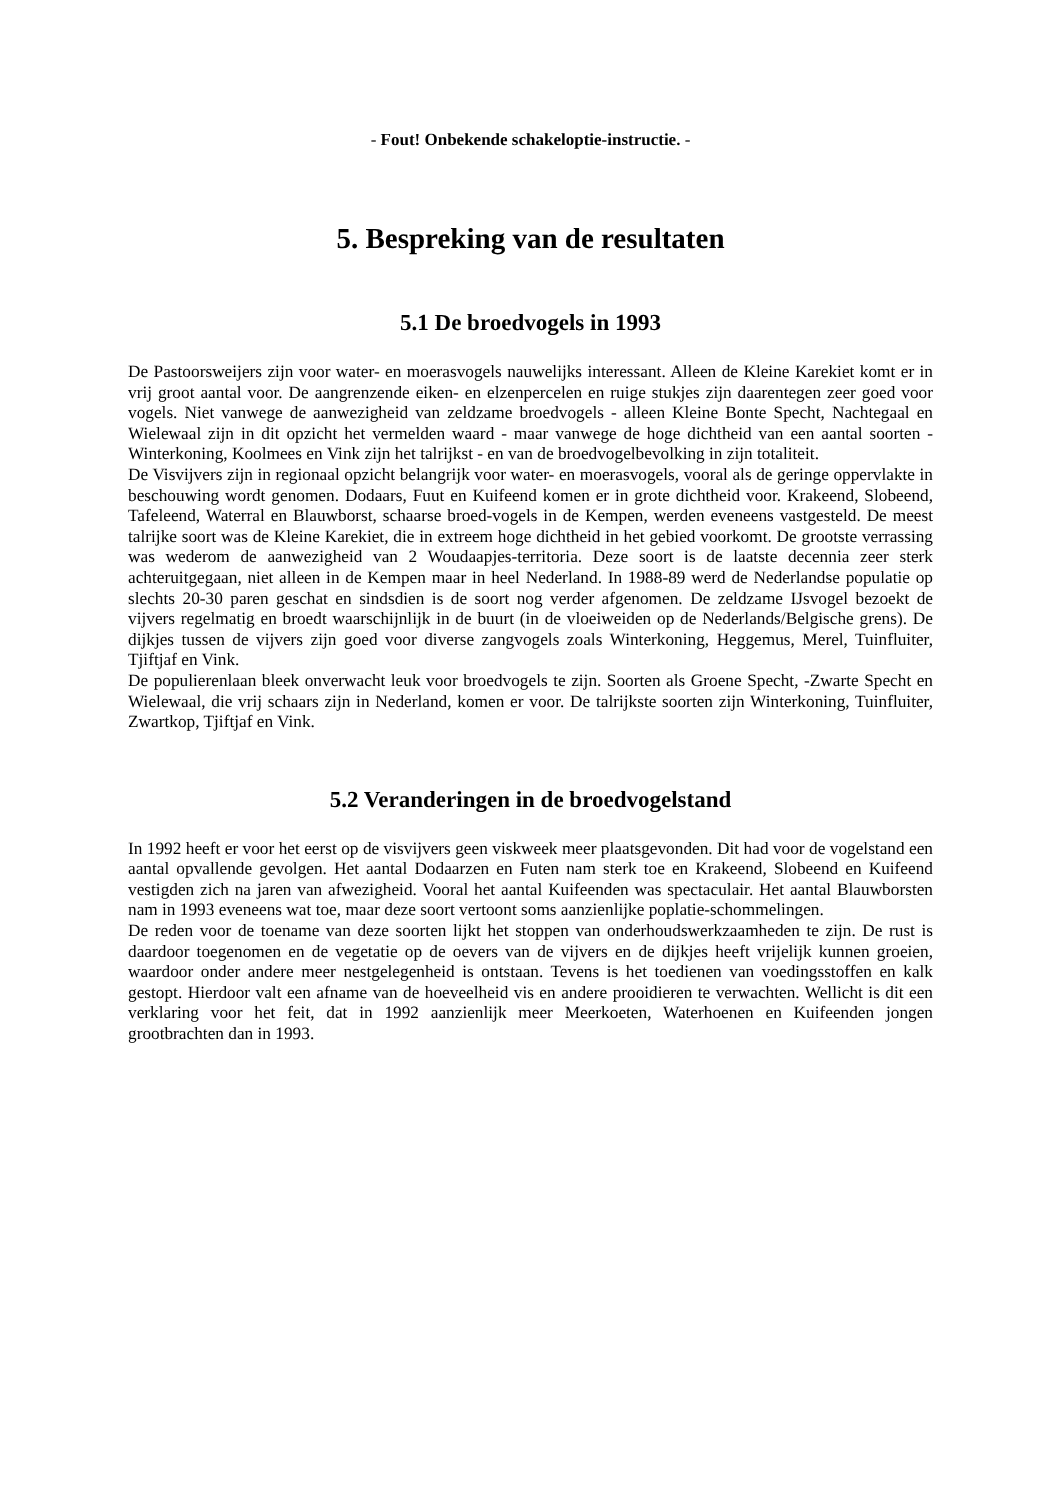- Fout! Onbekende schakeloptie-instructie. -
5. Bespreking van de resultaten
5.1 De broedvogels in 1993
De Pastoorsweijers zijn voor water- en moerasvogels nauwelijks interessant. Alleen de Kleine Karekiet komt er in vrij groot aantal voor. De aangrenzende eiken- en elzenpercelen en ruige stukjes zijn daarentegen zeer goed voor vogels. Niet vanwege de aanwezigheid van zeldzame broedvogels - alleen Kleine Bonte Specht, Nachtegaal en Wielewaal zijn in dit opzicht het vermelden waard - maar vanwege de hoge dichtheid van een aantal soorten - Winterkoning, Koolmees en Vink zijn het talrijkst - en van de broedvogelbevolking in zijn totaliteit.
De Visvijvers zijn in regionaal opzicht belangrijk voor water- en moerasvogels, vooral als de geringe oppervlakte in beschouwing wordt genomen. Dodaars, Fuut en Kuifeend komen er in grote dichtheid voor. Krakeend, Slobeend, Tafeleend, Waterral en Blauwborst, schaarse broed-vogels in de Kempen, werden eveneens vastgesteld. De meest talrijke soort was de Kleine Karekiet, die in extreem hoge dichtheid in het gebied voorkomt. De grootste verrassing was wederom de aanwezigheid van 2 Woudaapjes-territoria. Deze soort is de laatste decennia zeer sterk achteruitgegaan, niet alleen in de Kempen maar in heel Nederland. In 1988-89 werd de Nederlandse populatie op slechts 20-30 paren geschat en sindsdien is de soort nog verder afgenomen. De zeldzame IJsvogel bezoekt de vijvers regelmatig en broedt waarschijnlijk in de buurt (in de vloeiweiden op de Nederlands/Belgische grens). De dijkjes tussen de vijvers zijn goed voor diverse zangvogels zoals Winterkoning, Heggemus, Merel, Tuinfluiter, Tjiftjaf en Vink.
De populierenlaan bleek onverwacht leuk voor broedvogels te zijn. Soorten als Groene Specht, -Zwarte Specht en Wielewaal, die vrij schaars zijn in Nederland, komen er voor. De talrijkste soorten zijn Winterkoning, Tuinfluiter, Zwartkop, Tjiftjaf en Vink.
5.2 Veranderingen in de broedvogelstand
In 1992 heeft er voor het eerst op de visvijvers geen viskweek meer plaatsgevonden. Dit had voor de vogelstand een aantal opvallende gevolgen. Het aantal Dodaarzen en Futen nam sterk toe en Krakeend, Slobeend en Kuifeend vestigden zich na jaren van afwezigheid. Vooral het aantal Kuifeenden was spectaculair. Het aantal Blauwborsten nam in 1993 eveneens wat toe, maar deze soort vertoont soms aanzienlijke poplatie-schommelingen.
De reden voor de toename van deze soorten lijkt het stoppen van onderhoudswerkzaamheden te zijn. De rust is daardoor toegenomen en de vegetatie op de oevers van de vijvers en de dijkjes heeft vrijelijk kunnen groeien, waardoor onder andere meer nestgelegenheid is ontstaan. Tevens is het toedienen van voedingsstoffen en kalk gestopt. Hierdoor valt een afname van de hoeveelheid vis en andere prooidieren te verwachten. Wellicht is dit een verklaring voor het feit, dat in 1992 aanzienlijk meer Meerkoeten, Waterhoenen en Kuifeenden jongen grootbrachten dan in 1993.